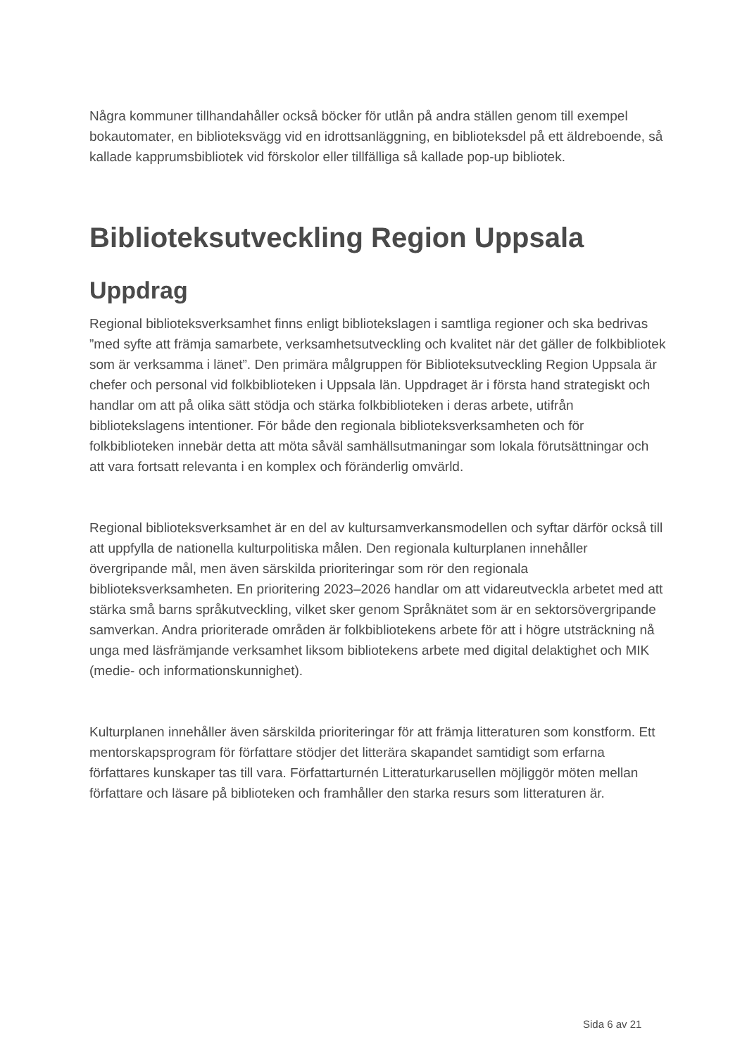Några kommuner tillhandahåller också böcker för utlån på andra ställen genom till exempel bokautomater, en biblioteksvägg vid en idrottsanläggning, en biblioteksdel på ett äldreboende, så kallade kapprumsbibliotek vid förskolor eller tillfälliga så kallade pop-up bibliotek.
Biblioteksutveckling Region Uppsala
Uppdrag
Regional biblioteksverksamhet finns enligt bibliotekslagen i samtliga regioner och ska bedrivas ”med syfte att främja samarbete, verksamhetsutveckling och kvalitet när det gäller de folkbibliotek som är verksamma i länet”. Den primära målgruppen för Biblioteksutveckling Region Uppsala är chefer och personal vid folkbiblioteken i Uppsala län. Uppdraget är i första hand strategiskt och handlar om att på olika sätt stödja och stärka folkbiblioteken i deras arbete, utifrån bibliotekslagens intentioner. För både den regionala biblioteksverksamheten och för folkbiblioteken innebär detta att möta såväl samhällsutmaningar som lokala förutsättningar och att vara fortsatt relevanta i en komplex och föränderlig omvärld.
Regional biblioteksverksamhet är en del av kultursamverkansmodellen och syftar därför också till att uppfylla de nationella kulturpolitiska målen. Den regionala kulturplanen innehåller övergripande mål, men även särskilda prioriteringar som rör den regionala biblioteksverksamheten. En prioritering 2023–2026 handlar om att vidareutveckla arbetet med att stärka små barns språkutveckling, vilket sker genom Språknätet som är en sektorsövergripande samverkan. Andra prioriterade områden är folkbibliotekens arbete för att i högre utsträckning nå unga med läsfrämjande verksamhet liksom bibliotekens arbete med digital delaktighet och MIK (medie- och informationskunnighet).
Kulturplanen innehåller även särskilda prioriteringar för att främja litteraturen som konstform. Ett mentorskapsprogram för författare stödjer det litterära skapandet samtidigt som erfarna författares kunskaper tas till vara. Författarturnén Litteraturkarusellen möjliggör möten mellan författare och läsare på biblioteken och framhåller den starka resurs som litteraturen är.
Sida 6 av 21